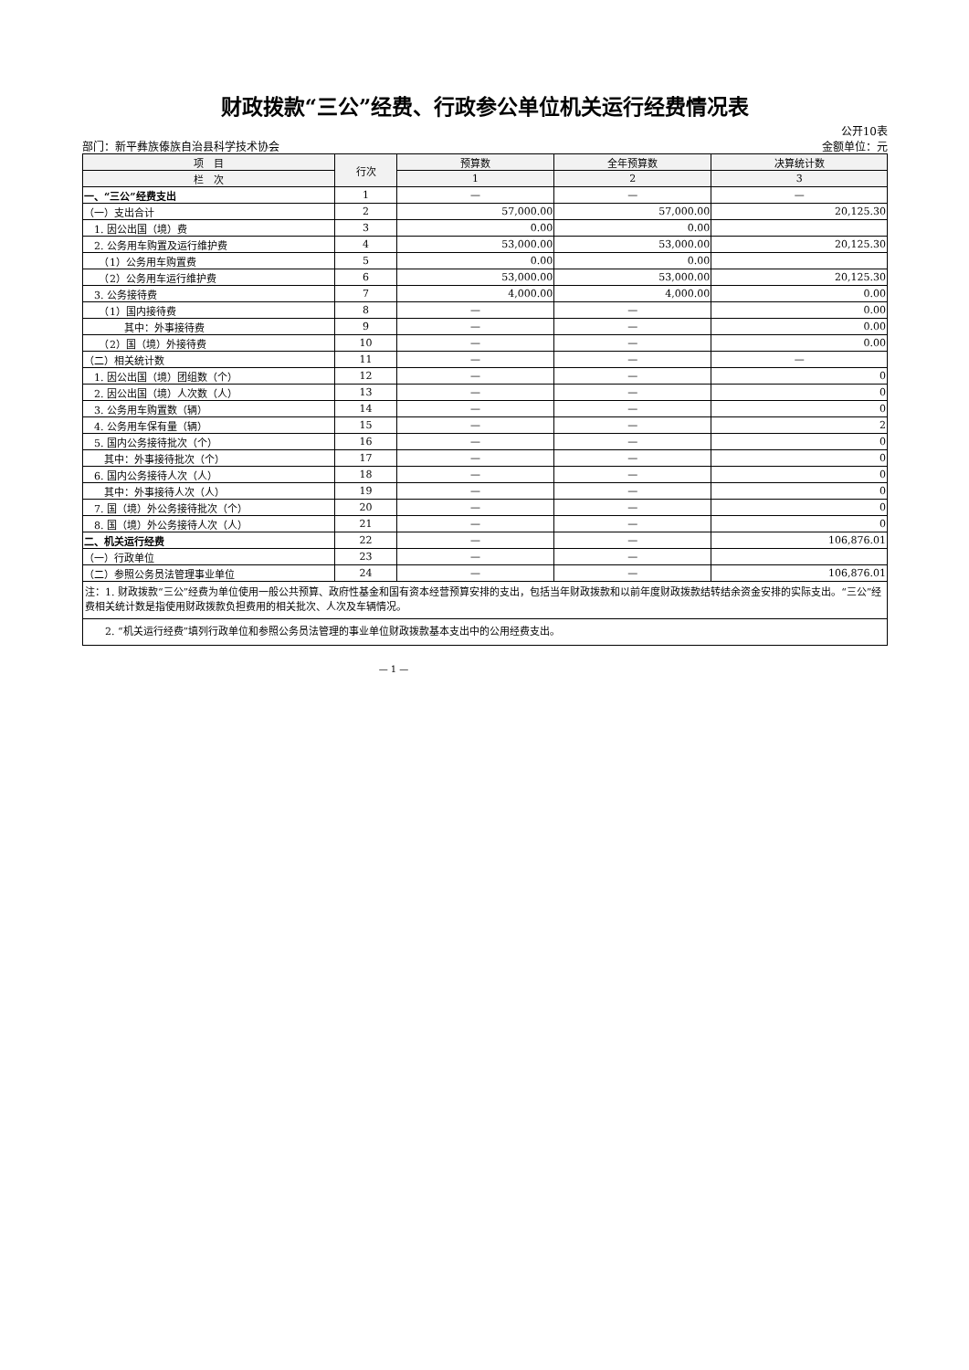财政拨款“三公”经费、行政参公单位机关运行经费情况表
公开10表
部门：新平彝族傣族自治县科学技术协会 金额单位：元
| 项 目 | 行次 | 预算数 | 全年预算数 | 决算统计数 |
| --- | --- | --- | --- | --- |
| 栏 次 | | 1 | 2 | 3 |
| 一、“三公”经费支出 | 1 | — | — | — |
| （一）支出合计 | 2 | 57,000.00 | 57,000.00 | 20,125.30 |
| 1. 因公出国（境）费 | 3 | 0.00 | 0.00 | |
| 2. 公务用车购置及运行维护费 | 4 | 53,000.00 | 53,000.00 | 20,125.30 |
| （1）公务用车购置费 | 5 | 0.00 | 0.00 | |
| （2）公务用车运行维护费 | 6 | 53,000.00 | 53,000.00 | 20,125.30 |
| 3. 公务接待费 | 7 | 4,000.00 | 4,000.00 | 0.00 |
| （1）国内接待费 | 8 | — | — | 0.00 |
| 其中：外事接待费 | 9 | — | — | 0.00 |
| （2）国（境）外接待费 | 10 | — | — | 0.00 |
| （二）相关统计数 | 11 | — | — | — |
| 1. 因公出国（境）团组数（个） | 12 | — | — | 0 |
| 2. 因公出国（境）人次数（人） | 13 | — | — | 0 |
| 3. 公务用车购置数（辆） | 14 | — | — | 0 |
| 4. 公务用车保有量（辆） | 15 | — | — | 2 |
| 5. 国内公务接待批次（个） | 16 | — | — | 0 |
| 其中：外事接待批次（个） | 17 | — | — | 0 |
| 6. 国内公务接待人次（人） | 18 | — | — | 0 |
| 其中：外事接待人次（人） | 19 | — | — | 0 |
| 7. 国（境）外公务接待批次（个） | 20 | — | — | 0 |
| 8. 国（境）外公务接待人次（人） | 21 | — | — | 0 |
| 二、机关运行经费 | 22 | — | — | 106,876.01 |
| （一）行政单位 | 23 | — | — | |
| （二）参照公务员法管理事业单位 | 24 | — | — | 106,876.01 |
| 注：1. 财政拨款“三公”经费为单位使用一般公共预算、政府性基金和国有资本经营预算安排的支出，包括当年财政拨款和以前年度财政拨款结转结余资金安排的实际支出。“三公”经费相关统计数是指使用财政拨款负担费用的相关批次、人次及车辆情况。 | | | | |
| 2. “机关运行经费”填列行政单位和参照公务员法管理的事业单位财政拨款基本支出中的公用经费支出。 | | | | |
— 1 —